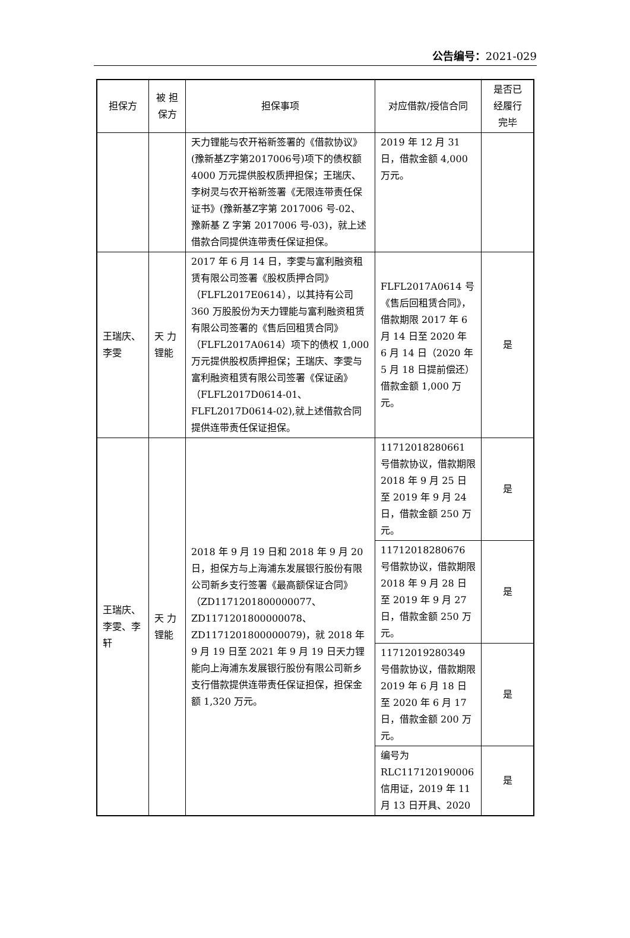公告编号：2021-029
| 担保方 | 被 担 保方 | 担保事项 | 对应借款/授信合同 | 是否已 经履行 完毕 |
| --- | --- | --- | --- | --- |
| | | 天力锂能与农开裕新签署的《借款协议》(豫新基Z字第2017006号)项下的债权额 4000 万元提供股权质押担保；王瑞庆、李树灵与农开裕新签署《无限连带责任保证书》(豫新基Z字第 2017006 号-02、豫新基 Z 字第 2017006 号-03)，就上述借款合同提供连带责任保证担保。 | 2019 年 12 月 31 日，借款金额 4,000 万元。 | |
| 王瑞庆、李雯 | 天 力 锂能 | 2017 年 6 月 14 日，李雯与富利融资租赁有限公司签署《股权质押合同》（FLFL2017E0614），以其持有公司 360 万股股份为天力锂能与富利融资租赁有限公司签署的《售后回租赁合同》（FLFL2017A0614）项下的债权 1,000 万元提供股权质押担保；王瑞庆、李雯与富利融资租赁有限公司签署《保证函》（FLFL2017D0614-01、FLFL2017D0614-02),就上述借款合同提供连带责任保证担保。 | FLFL2017A0614 号《售后回租赁合同》，借款期限 2017 年 6 月 14 日至 2020 年 6 月 14 日（2020 年 5 月 18 日提前偿还）借款金额 1,000 万元。 | 是 |
| 王瑞庆、李雯、李轩 | 天 力 锂能 | 2018 年 9 月 19 日和 2018 年 9 月 20 日，担保方与上海浦东发展银行股份有限公司新乡支行签署《最高额保证合同》（ZD1171201800000077、ZD1171201800000078、ZD1171201800000079)，就 2018 年 9 月 19 日至 2021 年 9 月 19 日天力锂能向上海浦东发展银行股份有限公司新乡支行借款提供连带责任保证担保，担保金额 1,320 万元。 | 11712018280661 号借款协议，借款期限 2018 年 9 月 25 日至 2019 年 9 月 24 日，借款金额 250 万元。 | 是 |
| | | | 11712018280676 号借款协议，借款期限 2018 年 9 月 28 日至 2019 年 9 月 27 日，借款金额 250 万元。 | 是 |
| | | | 11712019280349 号借款协议，借款期限 2019 年 6 月 18 日至 2020 年 6 月 17 日，借款金额 200 万元。 | 是 |
| | | | 编号为 RLC117120190006 信用证，2019 年 11 月 13 日开具、2020 | 是 |